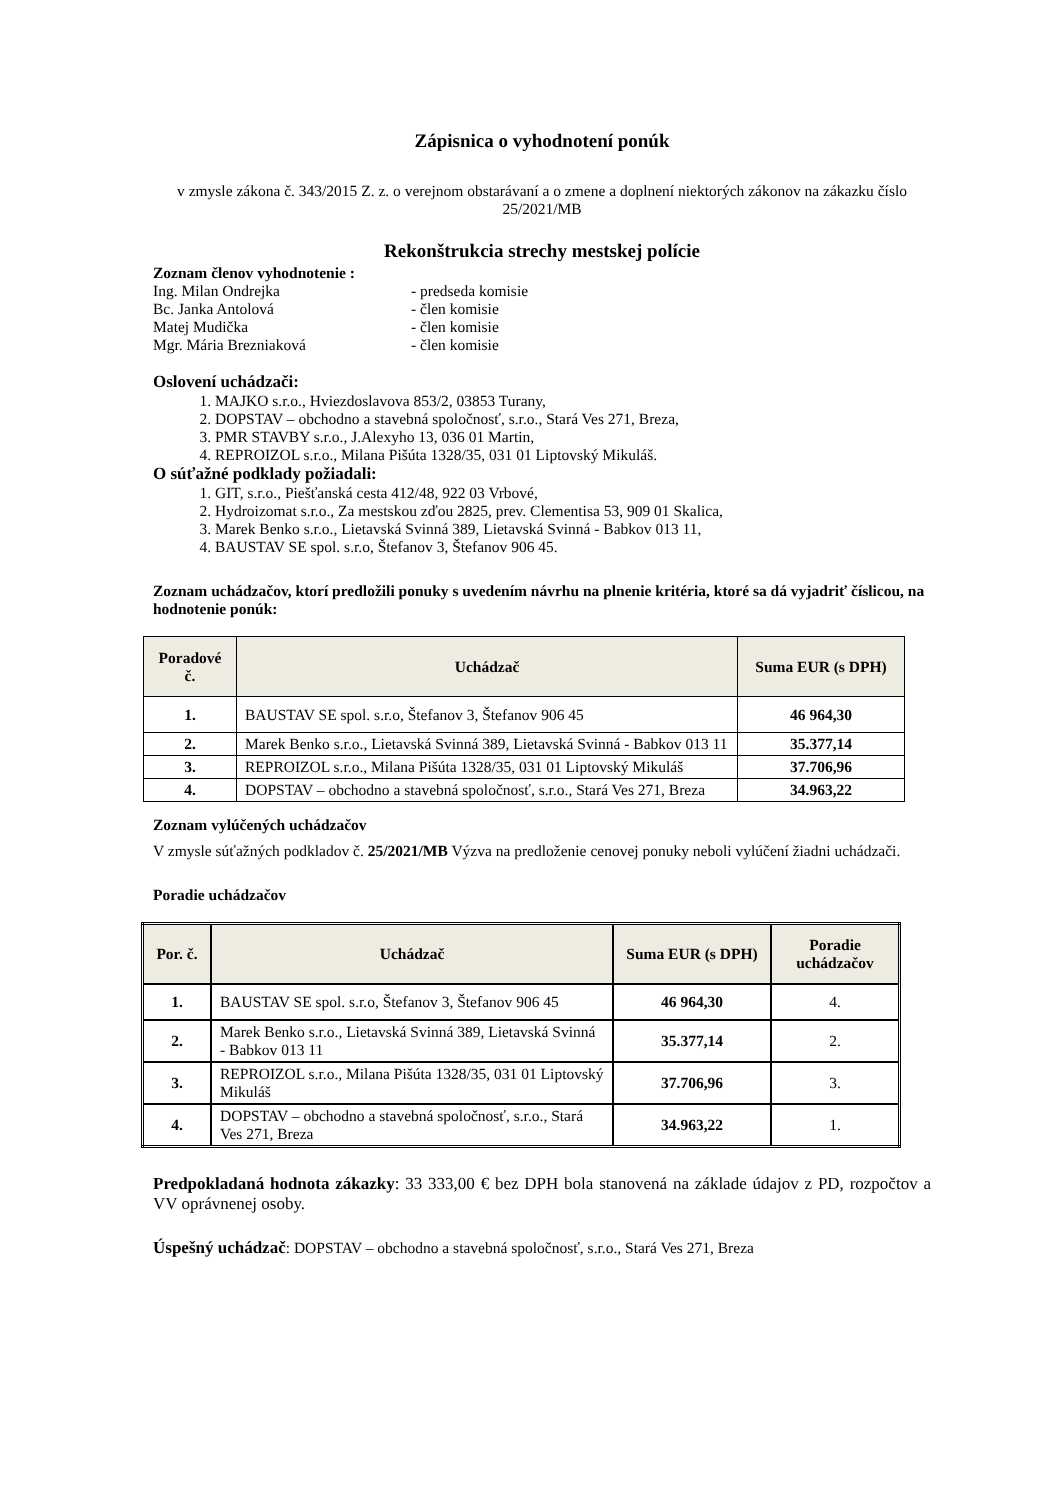Zápisnica o vyhodnotení ponúk
v zmysle zákona č. 343/2015 Z. z. o verejnom obstarávaní a o zmene a doplnení niektorých zákonov na zákazku číslo 25/2021/MB
Rekonštrukcia strechy mestskej polície
Zoznam členov vyhodnotenie :
| Ing. Milan Ondrejka | - predseda komisie |
| Bc. Janka Antolová | - člen komisie |
| Matej Mudička | - člen komisie |
| Mgr. Mária Brezniaková | - člen komisie |
Oslovení uchádzači:
1. MAJKO s.r.o., Hviezdoslavova 853/2, 03853 Turany,
2. DOPSTAV – obchodno a stavebná spoločnosť, s.r.o., Stará Ves 271, Breza,
3. PMR STAVBY s.r.o., J.Alexyho 13, 036 01 Martin,
4. REPROIZOL s.r.o., Milana Pišúta 1328/35, 031 01 Liptovský Mikuláš.
O súťažné podklady požiadali:
1. GIT, s.r.o., Piešťanská cesta 412/48, 922 03 Vrbové,
2. Hydroizomat s.r.o., Za mestskou zďou 2825, prev. Clementisa 53, 909 01 Skalica,
3. Marek Benko s.r.o., Lietavská Svinná 389, Lietavská Svinná - Babkov 013 11,
4. BAUSTAV SE spol. s.r.o, Štefanov 3, Štefanov 906 45.
Zoznam uchádzačov, ktorí predložili ponuky s uvedením návrhu na plnenie kritéria, ktoré sa dá vyjadriť číslicou, na hodnotenie ponúk:
| Poradové č. | Uchádzač | Suma EUR (s DPH) |
| --- | --- | --- |
| 1. | BAUSTAV SE spol. s.r.o, Štefanov 3, Štefanov 906 45 | 46 964,30 |
| 2. | Marek Benko s.r.o., Lietavská Svinná 389, Lietavská Svinná - Babkov 013 11 | 35.377,14 |
| 3. | REPROIZOL s.r.o., Milana Pišúta 1328/35, 031 01 Liptovský Mikuláš | 37.706,96 |
| 4. | DOPSTAV – obchodno a stavebná spoločnosť, s.r.o., Stará Ves 271, Breza | 34.963,22 |
Zoznam vylúčených uchádzačov
V zmysle súťažných podkladov č. 25/2021/MB Výzva na predloženie cenovej ponuky neboli vylúčení žiadni uchádzači.
Poradie uchádzačov
| Por. č. | Uchádzač | Suma EUR (s DPH) | Poradie uchádzačov |
| --- | --- | --- | --- |
| 1. | BAUSTAV SE spol. s.r.o, Štefanov 3, Štefanov 906 45 | 46 964,30 | 4. |
| 2. | Marek Benko s.r.o., Lietavská Svinná 389, Lietavská Svinná - Babkov 013 11 | 35.377,14 | 2. |
| 3. | REPROIZOL s.r.o., Milana Pišúta 1328/35, 031 01 Liptovský Mikuláš | 37.706,96 | 3. |
| 4. | DOPSTAV – obchodno a stavebná spoločnosť, s.r.o., Stará Ves 271, Breza | 34.963,22 | 1. |
Predpokladaná hodnota zákazky: 33 333,00 € bez DPH bola stanovená na základe údajov z PD, rozpočtov a VV oprávnenej osoby.
Úspešný uchádzač: DOPSTAV – obchodno a stavebná spoločnosť, s.r.o., Stará Ves 271, Breza